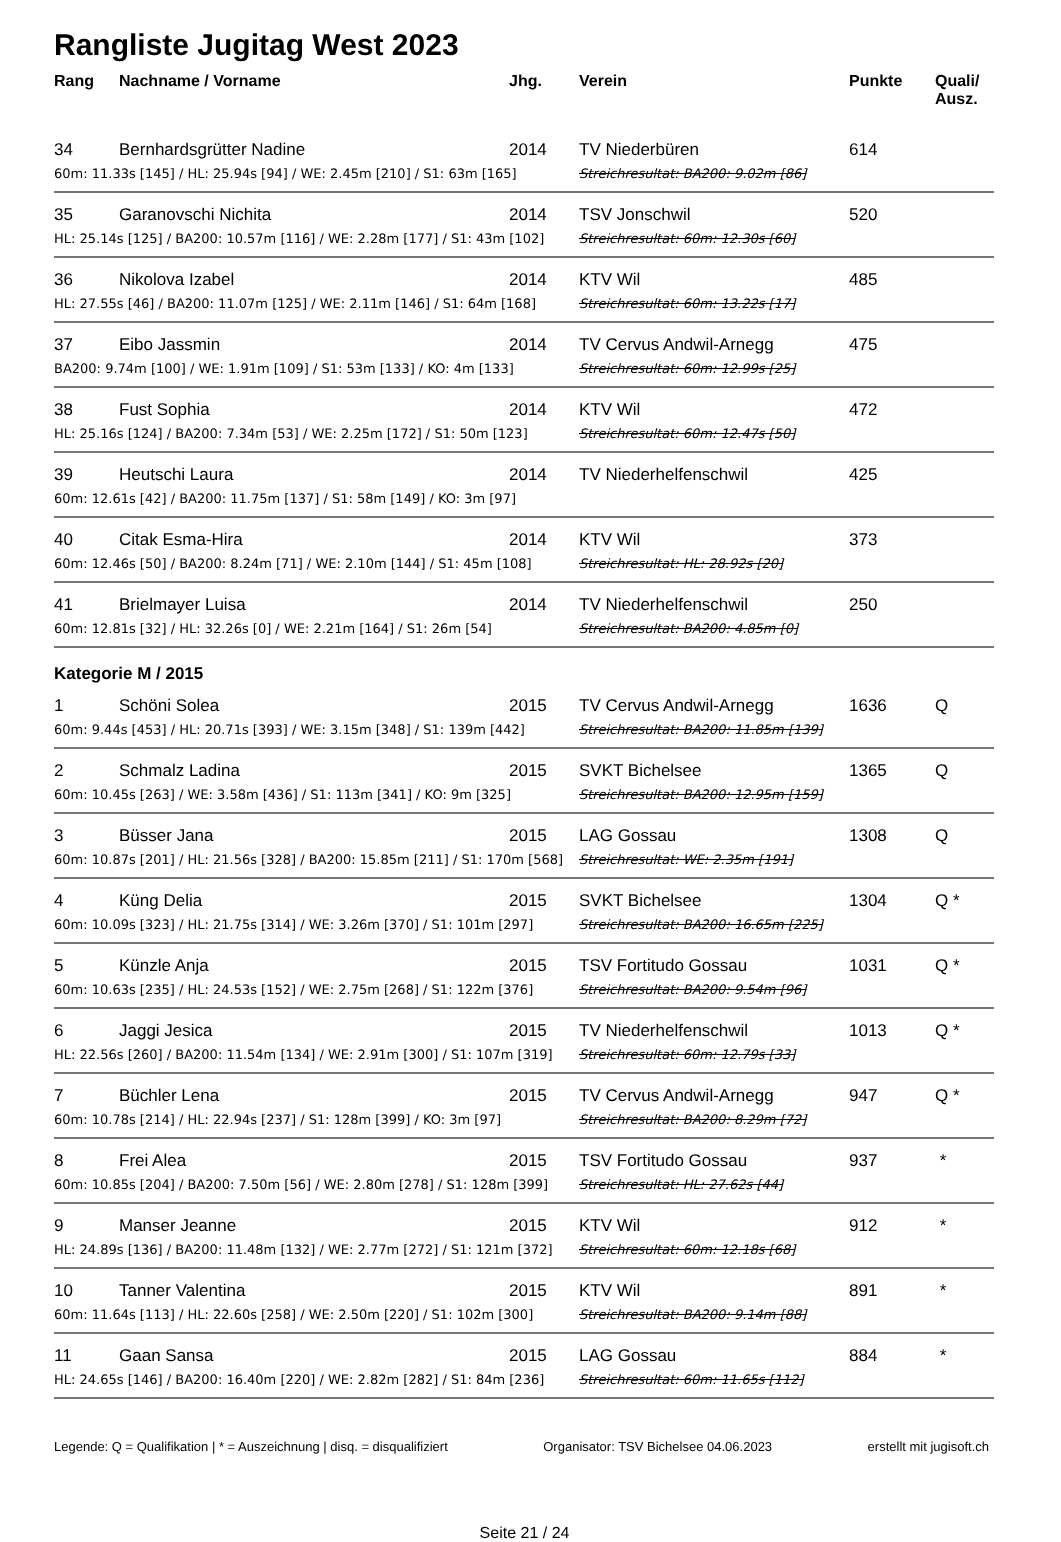Rangliste Jugitag West 2023
| Rang | Nachname / Vorname | Jhg. | Verein | Punkte | Quali/ Ausz. |
| --- | --- | --- | --- | --- | --- |
| 34 | Bernhardsgrütter Nadine | 2014 | TV Niederbüren | 614 | |
| 60m: 11.33s [145] / HL: 25.94s [94] / WE: 2.45m [210] / S1: 63m [165] | | | Streichresultat: BA200: 9.02m [86] | | |
| 35 | Garanovschi Nichita | 2014 | TSV Jonschwil | 520 | |
| HL: 25.14s [125] / BA200: 10.57m [116] / WE: 2.28m [177] / S1: 43m [102] | | | Streichresultat: 60m: 12.30s [60] | | |
| 36 | Nikolova Izabel | 2014 | KTV Wil | 485 | |
| HL: 27.55s [46] / BA200: 11.07m [125] / WE: 2.11m [146] / S1: 64m [168] | | | Streichresultat: 60m: 13.22s [17] | | |
| 37 | Eibo Jassmin | 2014 | TV Cervus Andwil-Arnegg | 475 | |
| BA200: 9.74m [100] / WE: 1.91m [109] / S1: 53m [133] / KO: 4m [133] | | | Streichresultat: 60m: 12.99s [25] | | |
| 38 | Fust Sophia | 2014 | KTV Wil | 472 | |
| HL: 25.16s [124] / BA200: 7.34m [53] / WE: 2.25m [172] / S1: 50m [123] | | | Streichresultat: 60m: 12.47s [50] | | |
| 39 | Heutschi Laura | 2014 | TV Niederhelfenschwil | 425 | |
| 60m: 12.61s [42] / BA200: 11.75m [137] / S1: 58m [149] / KO: 3m [97] | | | | | |
| 40 | Citak Esma-Hira | 2014 | KTV Wil | 373 | |
| 60m: 12.46s [50] / BA200: 8.24m [71] / WE: 2.10m [144] / S1: 45m [108] | | | Streichresultat: HL: 28.92s [20] | | |
| 41 | Brielmayer Luisa | 2014 | TV Niederhelfenschwil | 250 | |
| 60m: 12.81s [32] / HL: 32.26s [0] / WE: 2.21m [164] / S1: 26m [54] | | | Streichresultat: BA200: 4.85m [0] | | |
| Kategorie M / 2015 | | | | | |
| 1 | Schöni Solea | 2015 | TV Cervus Andwil-Arnegg | 1636 | Q |
| 60m: 9.44s [453] / HL: 20.71s [393] / WE: 3.15m [348] / S1: 139m [442] | | | Streichresultat: BA200: 11.85m [139] | | |
| 2 | Schmalz Ladina | 2015 | SVKT Bichelsee | 1365 | Q |
| 60m: 10.45s [263] / WE: 3.58m [436] / S1: 113m [341] / KO: 9m [325] | | | Streichresultat: BA200: 12.95m [159] | | |
| 3 | Büsser Jana | 2015 | LAG Gossau | 1308 | Q |
| 60m: 10.87s [201] / HL: 21.56s [328] / BA200: 15.85m [211] / S1: 170m [568] | | | Streichresultat: WE: 2.35m [191] | | |
| 4 | Küng Delia | 2015 | SVKT Bichelsee | 1304 | Q * |
| 60m: 10.09s [323] / HL: 21.75s [314] / WE: 3.26m [370] / S1: 101m [297] | | | Streichresultat: BA200: 16.65m [225] | | |
| 5 | Künzle Anja | 2015 | TSV Fortitudo Gossau | 1031 | Q * |
| 60m: 10.63s [235] / HL: 24.53s [152] / WE: 2.75m [268] / S1: 122m [376] | | | Streichresultat: BA200: 9.54m [96] | | |
| 6 | Jaggi Jesica | 2015 | TV Niederhelfenschwil | 1013 | Q * |
| HL: 22.56s [260] / BA200: 11.54m [134] / WE: 2.91m [300] / S1: 107m [319] | | | Streichresultat: 60m: 12.79s [33] | | |
| 7 | Büchler Lena | 2015 | TV Cervus Andwil-Arnegg | 947 | Q * |
| 60m: 10.78s [214] / HL: 22.94s [237] / S1: 128m [399] / KO: 3m [97] | | | Streichresultat: BA200: 8.29m [72] | | |
| 8 | Frei Alea | 2015 | TSV Fortitudo Gossau | 937 | * |
| 60m: 10.85s [204] / BA200: 7.50m [56] / WE: 2.80m [278] / S1: 128m [399] | | | Streichresultat: HL: 27.62s [44] | | |
| 9 | Manser Jeanne | 2015 | KTV Wil | 912 | * |
| HL: 24.89s [136] / BA200: 11.48m [132] / WE: 2.77m [272] / S1: 121m [372] | | | Streichresultat: 60m: 12.18s [68] | | |
| 10 | Tanner Valentina | 2015 | KTV Wil | 891 | * |
| 60m: 11.64s [113] / HL: 22.60s [258] / WE: 2.50m [220] / S1: 102m [300] | | | Streichresultat: BA200: 9.14m [88] | | |
| 11 | Gaan Sansa | 2015 | LAG Gossau | 884 | * |
| HL: 24.65s [146] / BA200: 16.40m [220] / WE: 2.82m [282] / S1: 84m [236] | | | Streichresultat: 60m: 11.65s [112] | | |
Legende: Q = Qualifikation | * = Auszeichnung | disq. = disqualifiziert Organisator: TSV Bichelsee 04.06.2023 erstellt mit jugisoft.ch
Seite 21 / 24